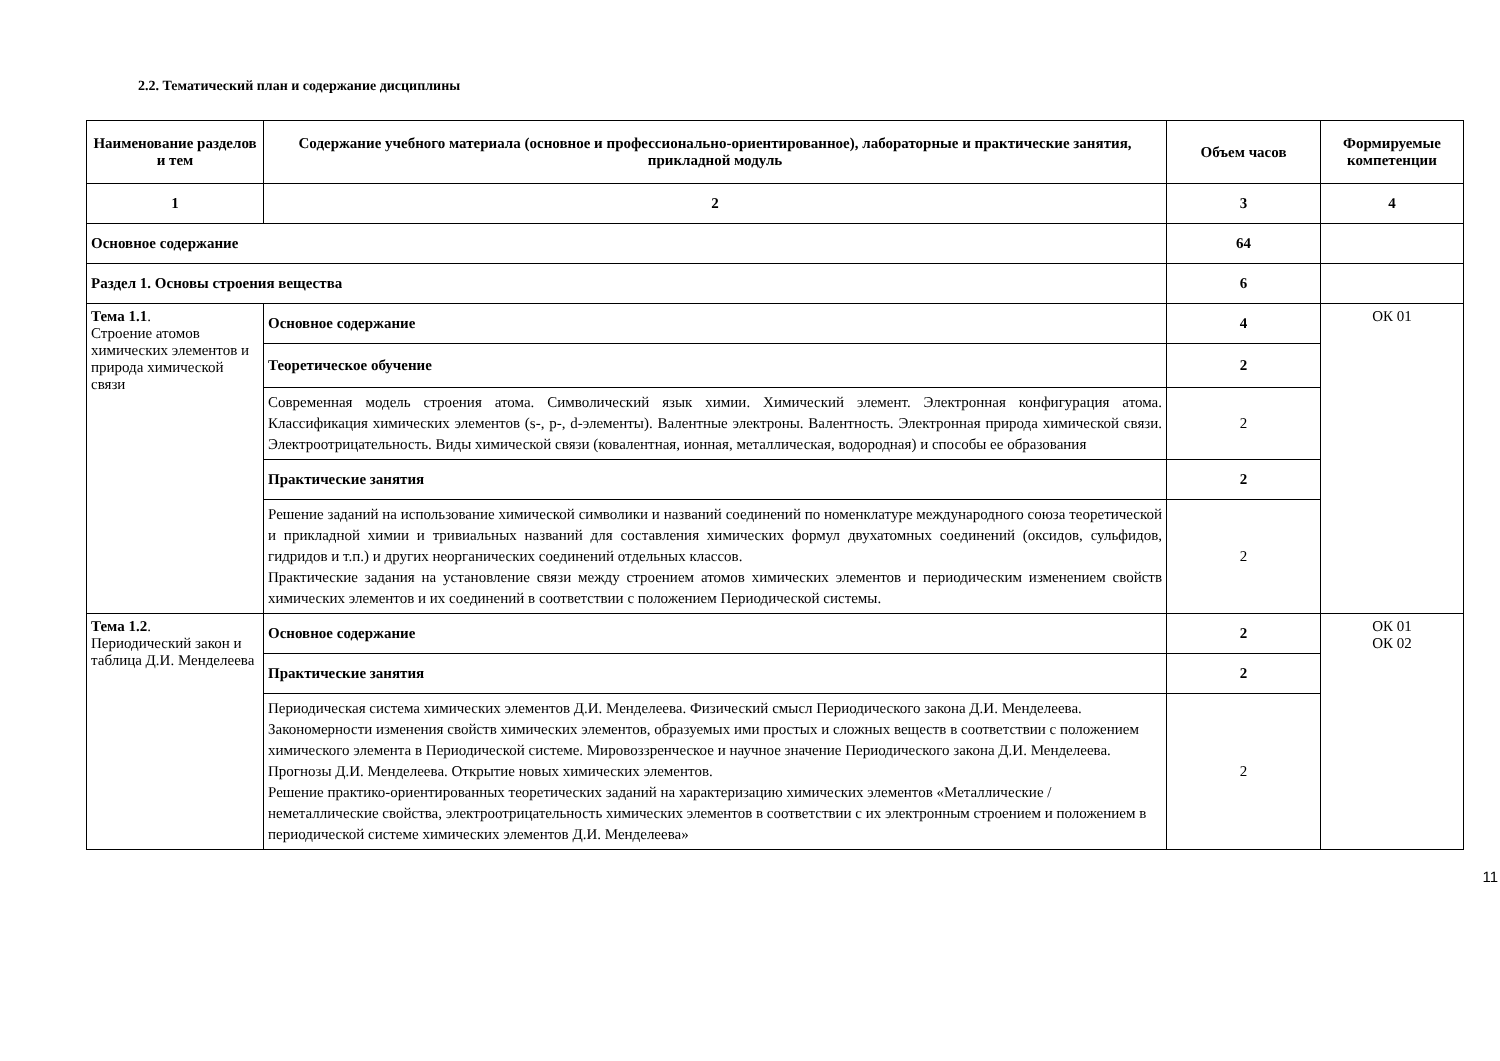2.2. Тематический план и содержание дисциплины
| Наименование разделов и тем | Содержание учебного материала (основное и профессионально-ориентированное), лабораторные и практические занятия, прикладной модуль | Объем часов | Формируемые компетенции |
| --- | --- | --- | --- |
| 1 | 2 | 3 | 4 |
| Основное содержание | | 64 | |
| Раздел 1. Основы строения вещества | | 6 | |
| Тема 1.1 . Строение атомов химических элементов и природа химической связи | Основное содержание | 4 | ОК 01 |
| | Теоретическое обучение | 2 | |
| | Современная модель строения атома. Символический язык химии. Химический элемент. Электронная конфигурация атома. Классификация химических элементов (s-, p-, d-элементы). Валентные электроны. Валентность. Электронная природа химической связи. Электроотрицательность. Виды химической связи (ковалентная, ионная, металлическая, водородная) и способы ее образования | 2 | |
| | Практические занятия | 2 | |
| | Решение заданий на использование химической символики и названий соединений по номенклатуре международного союза теоретической и прикладной химии и тривиальных названий для составления химических формул двухатомных соединений (оксидов, сульфидов, гидридов и т.п.) и других неорганических соединений отдельных классов. Практические задания на установление связи между строением атомов химических элементов и периодическим изменением свойств химических элементов и их соединений в соответствии с положением Периодической системы. | 2 | |
| Тема 1.2 . Периодический закон и таблица Д.И. Менделеева | Основное содержание | 2 | ОК 01 ОК 02 |
| | Практические занятия | 2 | |
| | Периодическая система химических элементов Д.И. Менделеева. Физический смысл Периодического закона Д.И. Менделеева. Закономерности изменения свойств химических элементов, образуемых ими простых и сложных веществ в соответствии с положением химического элемента в Периодической системе. Мировоззренческое и научное значение Периодического закона Д.И. Менделеева. Прогнозы Д.И. Менделеева. Открытие новых химических элементов. Решение практико-ориентированных теоретических заданий на характеризацию химических элементов «Металлические / неметаллические свойства, электроотрицательность химических элементов в соответствии с их электронным строением и положением в периодической системе химических элементов Д.И. Менделеева» | 2 | |
11